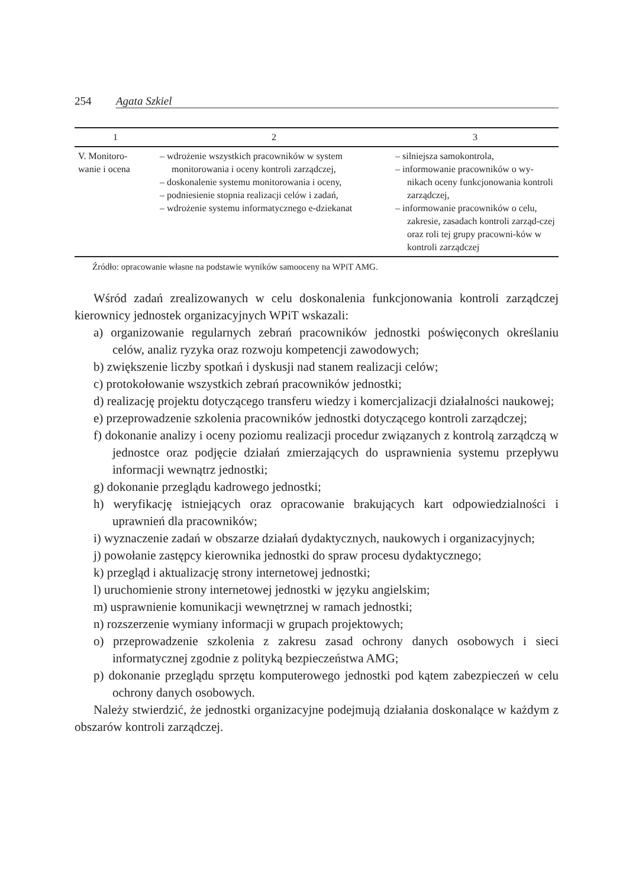254 Agata Szkiel
| 1 | 2 | 3 |
| --- | --- | --- |
| V. Monitoro- wanie i ocena | – wdrożenie wszystkich pracowników w system monitorowania i oceny kontroli zarządczej, – doskonalenie systemu monitorowania i oceny, – podniesienie stopnia realizacji celów i zadań, – wdrożenie systemu informatycznego e-dziekanat | – silniejsza samokontrola, – informowanie pracowników o wy-nikach oceny funkcjonowania kontroli zarządczej, – informowanie pracowników o celu, zakresie, zasadach kontroli zarząd-czej oraz roli tej grupy pracowni-ków w kontroli zarządczej |
Źródło: opracowanie własne na podstawie wyników samooceny na WPiT AMG.
Wśród zadań zrealizowanych w celu doskonalenia funkcjonowania kontroli zarządczej kierownicy jednostek organizacyjnych WPiT wskazali:
a) organizowanie regularnych zebrań pracowników jednostki poświęconych określaniu celów, analiz ryzyka oraz rozwoju kompetencji zawodowych;
b) zwiększenie liczby spotkań i dyskusji nad stanem realizacji celów;
c) protokołowanie wszystkich zebrań pracowników jednostki;
d) realizację projektu dotyczącego transferu wiedzy i komercjalizacji działalności naukowej;
e) przeprowadzenie szkolenia pracowników jednostki dotyczącego kontroli zarządczej;
f) dokonanie analizy i oceny poziomu realizacji procedur związanych z kontrolą zarządczą w jednostce oraz podjęcie działań zmierzających do usprawnienia systemu przepływu informacji wewnątrz jednostki;
g) dokonanie przeglądu kadrowego jednostki;
h) weryfikację istniejących oraz opracowanie brakujących kart odpowiedzialności i uprawnień dla pracowników;
i) wyznaczenie zadań w obszarze działań dydaktycznych, naukowych i organizacyjnych;
j) powołanie zastępcy kierownika jednostki do spraw procesu dydaktycznego;
k) przegląd i aktualizację strony internetowej jednostki;
l) uruchomienie strony internetowej jednostki w języku angielskim;
m) usprawnienie komunikacji wewnętrznej w ramach jednostki;
n) rozszerzenie wymiany informacji w grupach projektowych;
o) przeprowadzenie szkolenia z zakresu zasad ochrony danych osobowych i sieci informatycznej zgodnie z polityką bezpieczeństwa AMG;
p) dokonanie przeglądu sprzętu komputerowego jednostki pod kątem zabezpieczeń w celu ochrony danych osobowych.
Należy stwierdzić, że jednostki organizacyjne podejmują działania doskonalące w każdym z obszarów kontroli zarządczej.